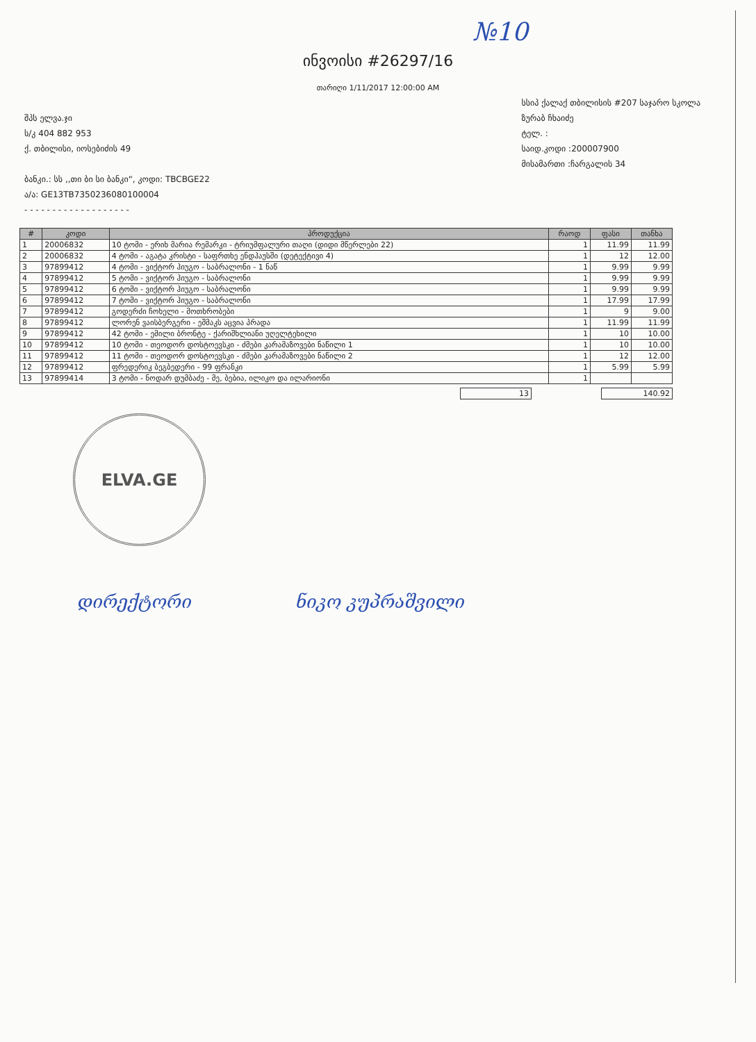№10
ინვოისი #26297/16
თარიღი 1/11/2017 12:00:00 AM
შპს ელვა.ჯი
ს/კ 404 882 953
ქ. თბილისი, იოსებიძის 49
ბანკი.: სს ,,თი ბი სი ბანკი“, კოდი: TBCBGE22
ა/ა: GE13TB7350236080100004
- - - - - - - - - - - - - - - - - - -
სსიპ ქალაქ თბილისის #207 საჯარო სკოლა
ზურაბ ჩხაიძე
ტელ. :
საიდ.კოდი :200007900
მისამართი :ჩარგალის 34
| # | კოდი | პროდუქცია | რაოდ | ფასი | თანხა |
| --- | --- | --- | --- | --- | --- |
| 1 | 20006832 | 10 ტომი - ერიხ მარია რემარკი - ტრიუმფალური თაღი (დიდი მწერლები 22) | 1 | 11.99 | 11.99 |
| 2 | 20006832 | 4 ტომი - აგატა კრისტი - საფრთხე ენდჰაუსში (დეტექტივი 4) | 1 | 12 | 12.00 |
| 3 | 97899412 | 4 ტომი - ვიქტორ ჰიუგო - საბრალონი - 1 ნაწ | 1 | 9.99 | 9.99 |
| 4 | 97899412 | 5 ტომი - ვიქტორ ჰიუგო - საბრალონი | 1 | 9.99 | 9.99 |
| 5 | 97899412 | 6 ტომი - ვიქტორ ჰიუგო - საბრალონი | 1 | 9.99 | 9.99 |
| 6 | 97899412 | 7 ტომი - ვიქტორ ჰიუგო - საბრალონი | 1 | 17.99 | 17.99 |
| 7 | 97899412 | გოდერძი ჩოხელი - მოთხრობები | 1 | 9 | 9.00 |
| 8 | 97899412 | ლორენ ვაისბერგერი - ეშმაკს აცვია პრადა | 1 | 11.99 | 11.99 |
| 9 | 97899412 | 42 ტომი - ემილი ბრონტე - ქარიშხლიანი უღელტეხილი | 1 | 10 | 10.00 |
| 10 | 97899412 | 10 ტომი - თეოდორ დოსტოევსკი - ძმები კარამაზოვები ნაწილი 1 | 1 | 10 | 10.00 |
| 11 | 97899412 | 11 ტომი - თეოდორ დოსტოევსკი - ძმები კარამაზოვები ნაწილი 2 | 1 | 12 | 12.00 |
| 12 | 97899412 | ფრედერიკ ბეგბედერი - 99 ფრანკი | 1 | 5.99 | 5.99 |
| 13 | 97899414 | 3 ტომი - ნოდარ დუმბაძე - მე, ბებია, ილიკო და ილარიონი | 1 | | |
13 140.92
ELVA.GE
დირექტორი ნიკო კუპრაშვილი